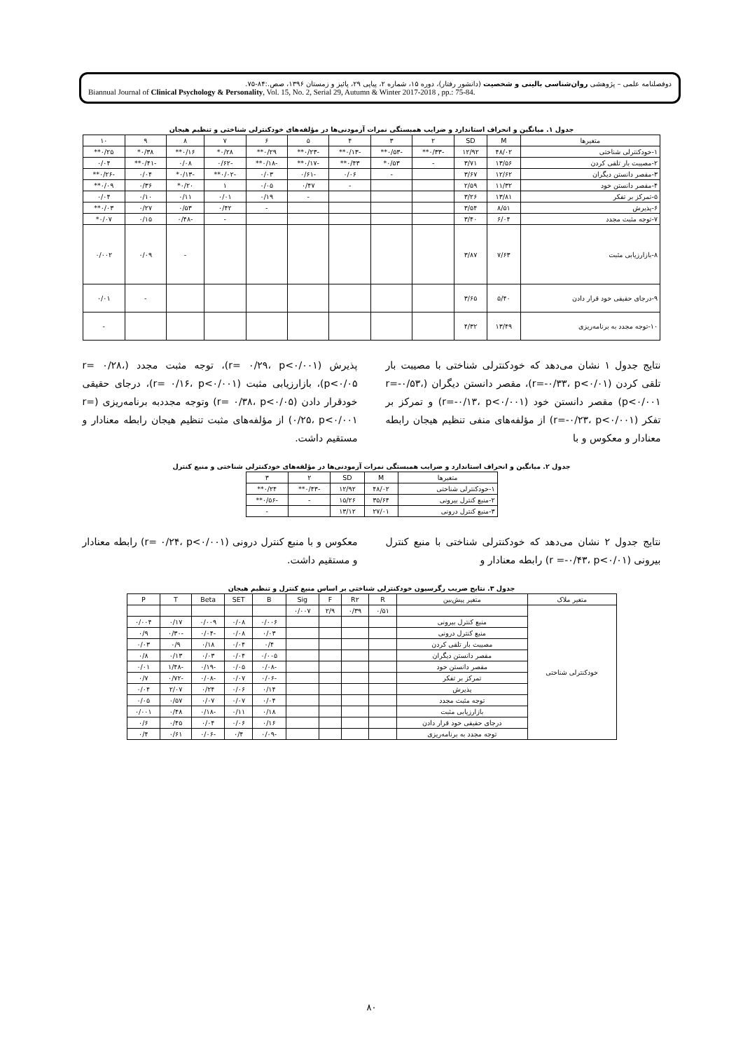دوفصلنامه علمی – پژوهشی روان‌شناسی بالینی و شخصیت (دانشور رفتار)، دوره ۱۵، شماره ۲، پیاپی ۲۹، پائیز و زمستان ۱۳۹۶، صص.:۸۴-۷۵.
Biannual Journal of Clinical Psychology & Personality, Vol. 15, No. 2, Serial 29, Autumn & Winter 2017-2018 , pp.: 75-84.
جدول ۱. میانگین و انحراف استاندارد و ضرایب همبستگی نمرات آزمودنی‌ها در مؤلفه‌های خودکنترلی شناختی و تنظیم هیجان
| متغیرها | M | SD | ۲ | ۳ | ۴ | ۵ | ۶ | ۷ | ۸ | ۹ | ۱۰ |
| --- | --- | --- | --- | --- | --- | --- | --- | --- | --- | --- | --- |
| ۱-خودکنترلی شناختی | ۴۸/۰۲ | ۱۲/۹۲ | -۰/۳۳** | -۰/۵۳** | -۰/۱۳** | -۰/۲۳** | ۰/۲۹** | ۰/۲۸* | ۰/۱۶** | ۰/۳۸* | ۰/۲۵** |
| ۲-مصیبت بار تلقی کردن | ۱۳/۵۶ | ۳/۷۱ | - | ۰/۵۳* | ۰/۴۳** | -۰/۱۷** | -۰/۱۸** | -۰/۶۲ | ۰/۰۸ | -۰/۴۱** | ۰/۰۴ |
| ۳-مقصر دانستن دیگران | ۱۲/۶۲ | ۳/۶۷ | | - | ۰/۰۶ | -۰/۶۱ | ۰/۰۳ | -۰/۰۲** | -۰/۱۳* | ۰/۰۴ | -۰/۲۶** |
| ۴-مقصر دانستن خود | ۱۱/۳۲ | ۲/۵۹ | | | - | ۰/۴۷ | ۰/۰۵ | ۱ | ۰/۲۰* | ۰/۳۶ | ۰/۰۹** |
| ۵-تمرکز بر تفکر | ۱۳/۸۱ | ۳/۲۶ | | | | - | ۰/۱۹ | ۰/۰۱ | ۰/۱۱ | ۰/۱۰ | ۰/۰۴ |
| ۶-پذیرش | ۸/۵۱ | ۳/۵۴ | | | | | - | ۰/۴۲ | ۰/۵۳ | ۰/۲۷ | ۰/۰۳** |
| ۷-توجه مثبت مجدد | ۶/۰۴ | ۳/۴۰ | | | | | | - | -۰/۴۸ | ۰/۱۵ | ۰/۰۷* |
| ۸-بازارزیابی مثبت | ۷/۶۳ | ۳/۸۷ | | | | | | | - | ۰/۰۹ | ۰/۰۰۲ |
| ۹-درجای حقیقی خود قرار دادن | ۵/۴۰ | ۳/۶۵ | | | | | | | | - | ۰/۰۱ |
| ۱۰-توجه مجدد به برنامه‌ریزی | ۱۳/۴۹ | ۴/۳۲ | | | | | | | | | - |
نتایج جدول ۱ نشان می‌دهد که خودکنترلی شناختی با مصیبت بار تلقی کردن (r=-۰/۳۳، p<۰/۰۱)، مقصر دانستن دیگران (r=-۰/۵۳، p<۰/۰۰۱) مقصر دانستن خود (r=-۰/۱۳، p<۰/۰۰۱) و تمرکز بر تفکر (r=-۰/۲۳، p<۰/۰۰۱) از مؤلفه‌های منفی تنظیم هیجان رابطه معنادار و معکوس و با
پذیرش (r= ۰/۲۹، p<۰/۰۰۱)، توجه مثبت مجدد (r= ۰/۲۸، p<۰/۰۵)، بازارزیابی مثبت (r= ۰/۱۶، p<۰/۰۰۱)، درجای حقیقی خودقرار دادن (r= ۰/۳۸، p<۰/۰۵) وتوجه مجددبه برنامه‌ریزی (r= ۰/۲۵، p<۰/۰۰۱) از مؤلفه‌های مثبت تنظیم هیجان رابطه معنادار و مستقیم داشت.
جدول ۲. میانگین و انحراف استاندارد و ضرایب همبستگی نمرات آزمودنی‌ها در مؤلفه‌های خودکنترلی شناختی و منبع کنترل
| متغیرها | M | SD | ۲ | ۳ |
| --- | --- | --- | --- | --- |
| ۱-خودکنترلی شناختی | ۴۸/۰۲ | ۱۲/۹۲ | -۰/۴۳** | ۰/۲۴** |
| ۲-منبع کنترل بیرونی | ۳۵/۶۴ | ۱۵/۲۶ | - | -۰/۵۶** |
| ۳-منبع کنترل درونی | ۲۷/۰۱ | ۱۳/۱۲ | | - |
نتایج جدول ۲ نشان می‌دهد که خودکنترلی شناختی با منبع کنترل بیرونی (r =-۰/۴۳، p<۰/۰۱) رابطه معنادار و
معکوس و با منبع کنترل درونی (r= ۰/۲۴، p<۰/۰۰۱) رابطه معنادار و مستقیم داشت.
جدول ۳. نتایج ضریب رگرسیون خودکنترلی شناختی بر اساس منبع کنترل و تنظیم هیجان
| متغیر ملاک | متغیر پیش‌بین | R | R۲ | F | Sig | B | SET | Beta | T | P |
| --- | --- | --- | --- | --- | --- | --- | --- | --- | --- | --- |
| خودکنترلی شناختی | | ۰/۵۱ | ۰/۳۹ | ۲/۹ | ۰/۰۰۷ | | | | | |
| | منبع کنترل بیرونی | | | | | ۰/۰۰۶ | ۰/۰۸ | ۰/۰۰۹ | ۰/۱۷ | ۰/۰۰۴ |
| | منبع کنترل درونی | | | | | ۰/۰۳ | ۰/۰۸ | -۰/۰۴ | -۰/۳۰ | ۰/۹ |
| | مصیبت بار تلقی کردن | | | | | ۰/۴ | ۰/۰۴ | ۰/۱۸ | ۰/۹ | ۰/۰۳ |
| | مقصر دانستن دیگران | | | | | ۰/۰۰۵ | ۰/۰۴ | ۰/۰۳ | ۰/۱۳ | ۰/۸ |
| | مقصر دانستن خود | | | | | -۰/۰۸ | ۰/۰۵ | -۰/۱۹ | -۱/۴۸ | ۰/۰۱ |
| | تمرکز بر تفکر | | | | | -۰/۰۶ | ۰/۰۷ | -۰/۰۸ | -۰/۷۲ | ۰/۷ |
| | پذیرش | | | | | ۰/۱۴ | ۰/۰۶ | ۰/۲۴ | ۲/۰۷ | ۰/۰۴ |
| | توجه مثبت مجدد | | | | | ۰/۰۴ | ۰/۰۷ | ۰/۰۷ | ۰/۵۷ | ۰/۰۵ |
| | بازارزیابی مثبت | | | | | ۰/۱۸ | ۰/۱۱ | -۰/۱۸ | ۰/۴۸ | ۰/۰۰۱ |
| | درجای حقیقی خود قرار دادن | | | | | ۰/۱۶ | ۰/۰۶ | ۰/۰۴ | ۰/۴۵ | ۰/۶ |
| | توجه مجدد به برنامه‌ریزی | | | | | -۰/۰۹ | ۰/۴ | -۰/۰۶ | ۰/۶۱ | ۰/۴ |
۸۰